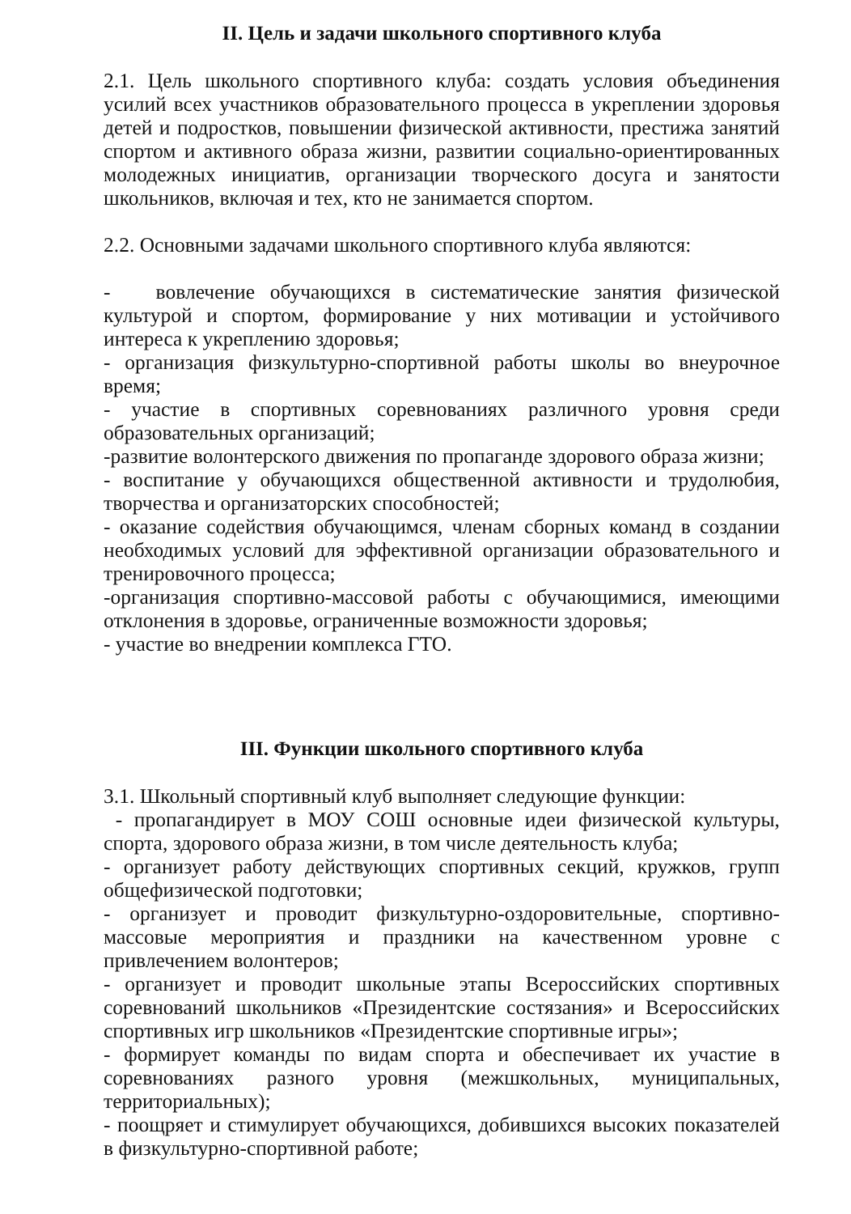II. Цель и задачи школьного спортивного клуба
2.1. Цель школьного спортивного клуба: создать условия объединения усилий всех участников образовательного процесса в укреплении здоровья детей и подростков, повышении физической активности, престижа занятий спортом и активного образа жизни, развитии социально-ориентированных молодежных инициатив, организации творческого досуга и занятости школьников, включая и тех, кто не занимается спортом.
2.2. Основными задачами школьного спортивного клуба являются:
- вовлечение обучающихся в систематические занятия физической культурой и спортом, формирование у них мотивации и устойчивого интереса к укреплению здоровья;
- организация физкультурно-спортивной работы школы во внеурочное время;
- участие в спортивных соревнованиях различного уровня среди образовательных организаций;
-развитие волонтерского движения по пропаганде здорового образа жизни;
- воспитание у обучающихся общественной активности и трудолюбия, творчества и организаторских способностей;
- оказание содействия обучающимся, членам сборных команд в создании необходимых условий для эффективной организации образовательного и тренировочного процесса;
-организация спортивно-массовой работы с обучающимися, имеющими отклонения в здоровье, ограниченные возможности здоровья;
- участие во внедрении комплекса ГТО.
III. Функции школьного спортивного клуба
3.1. Школьный спортивный клуб выполняет следующие функции:
- пропагандирует в МОУ СОШ основные идеи физической культуры, спорта, здорового образа жизни, в том числе деятельность клуба;
- организует работу действующих спортивных секций, кружков, групп общефизической подготовки;
- организует и проводит физкультурно-оздоровительные, спортивно-массовые мероприятия и праздники на качественном уровне с привлечением волонтеров;
- организует и проводит школьные этапы Всероссийских спортивных соревнований школьников «Президентские состязания» и Всероссийских спортивных игр школьников «Президентские спортивные игры»;
- формирует команды по видам спорта и обеспечивает их участие в соревнованиях разного уровня (межшкольных, муниципальных, территориальных);
- поощряет и стимулирует обучающихся, добившихся высоких показателей в физкультурно-спортивной работе;